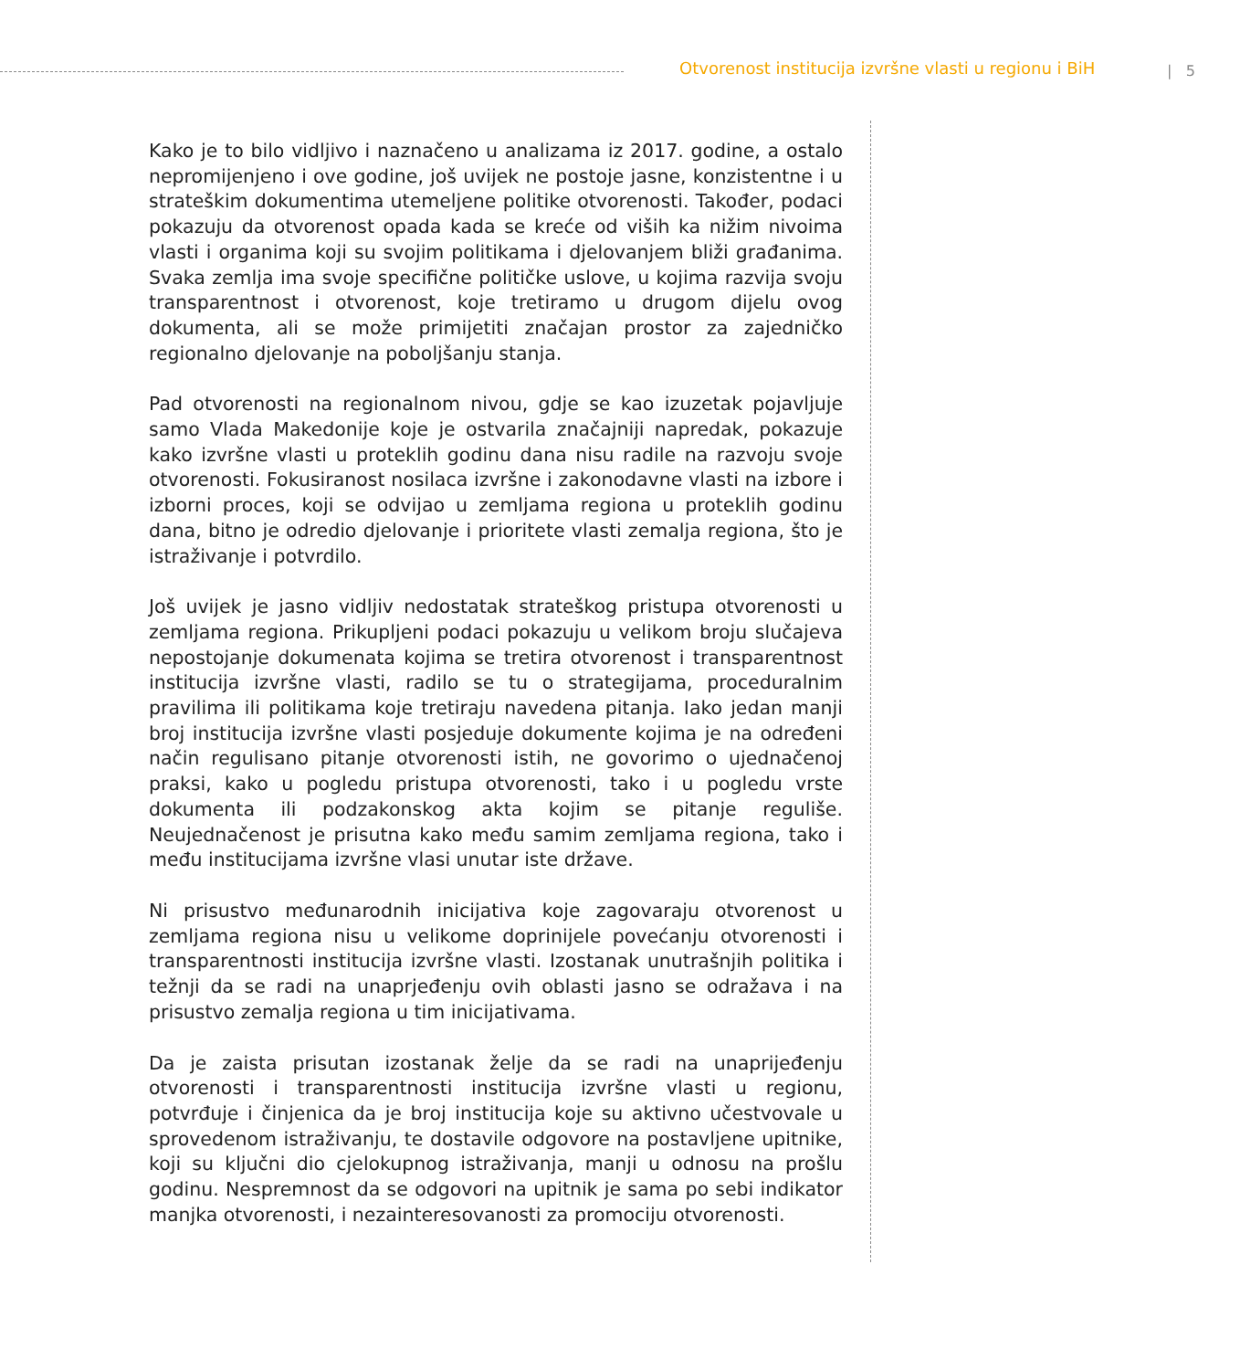Otvorenost institucija izvršne vlasti u regionu i BiH
| 5
Kako je to bilo vidljivo i naznačeno u analizama iz 2017. godine, a ostalo nepromijenjeno i ove godine, još uvijek ne postoje jasne, konzistentne i u strateškim dokumentima utemeljene politike otvorenosti. Također, podaci pokazuju da otvorenost opada kada se kreće od viših ka nižim nivoima vlasti i organima koji su svojim politikama i djelovanjem bliži građanima. Svaka zemlja ima svoje specifične političke uslove, u kojima razvija svoju transparentnost i otvorenost, koje tretiramo u drugom dijelu ovog dokumenta, ali se može primijetiti značajan prostor za zajedničko regionalno djelovanje na poboljšanju stanja.
Pad otvorenosti na regionalnom nivou, gdje se kao izuzetak pojavljuje samo Vlada Makedonije koje je ostvarila značajniji napredak, pokazuje kako izvršne vlasti u proteklih godinu dana nisu radile na razvoju svoje otvorenosti. Fokusiranost nosilaca izvršne i zakonodavne vlasti na izbore i izborni proces, koji se odvijao u zemljama regiona u proteklih godinu dana, bitno je odredio djelovanje i prioritete vlasti zemalja regiona, što je istraživanje i potvrdilo.
Još uvijek je jasno vidljiv nedostatak strateškog pristupa otvorenosti u zemljama regiona. Prikupljeni podaci pokazuju u velikom broju slučajeva nepostojanje dokumenata kojima se tretira otvorenost i transparentnost institucija izvršne vlasti, radilo se tu o strategijama, proceduralnim pravilima ili politikama koje tretiraju navedena pitanja. Iako jedan manji broj institucija izvršne vlasti posjeduje dokumente kojima je na određeni način regulisano pitanje otvorenosti istih, ne govorimo o ujednačenoj praksi, kako u pogledu pristupa otvorenosti, tako i u pogledu vrste dokumenta ili podzakonskog akta kojim se pitanje reguliše. Neujednačenost je prisutna kako među samim zemljama regiona, tako i među institucijama izvršne vlasi unutar iste države.
Ni prisustvo međunarodnih inicijativa koje zagovaraju otvorenost u zemljama regiona nisu u velikome doprinijele povećanju otvorenosti i transparentnosti institucija izvršne vlasti. Izostanak unutrašnjih politika i težnji da se radi na unaprjeđenju ovih oblasti jasno se odražava i na prisustvo zemalja regiona u tim inicijativama.
Da je zaista prisutan izostanak želje da se radi na unaprijeđenju otvorenosti i transparentnosti institucija izvršne vlasti u regionu, potvrđuje i činjenica da je broj institucija koje su aktivno učestvovale u sprovedenom istraživanju, te dostavile odgovore na postavljene upitnike, koji su ključni dio cjelokupnog istraživanja, manji u odnosu na prošlu godinu. Nespremnost da se odgovori na upitnik je sama po sebi indikator manjka otvorenosti, i nezainteresovanosti za promociju otvorenosti.